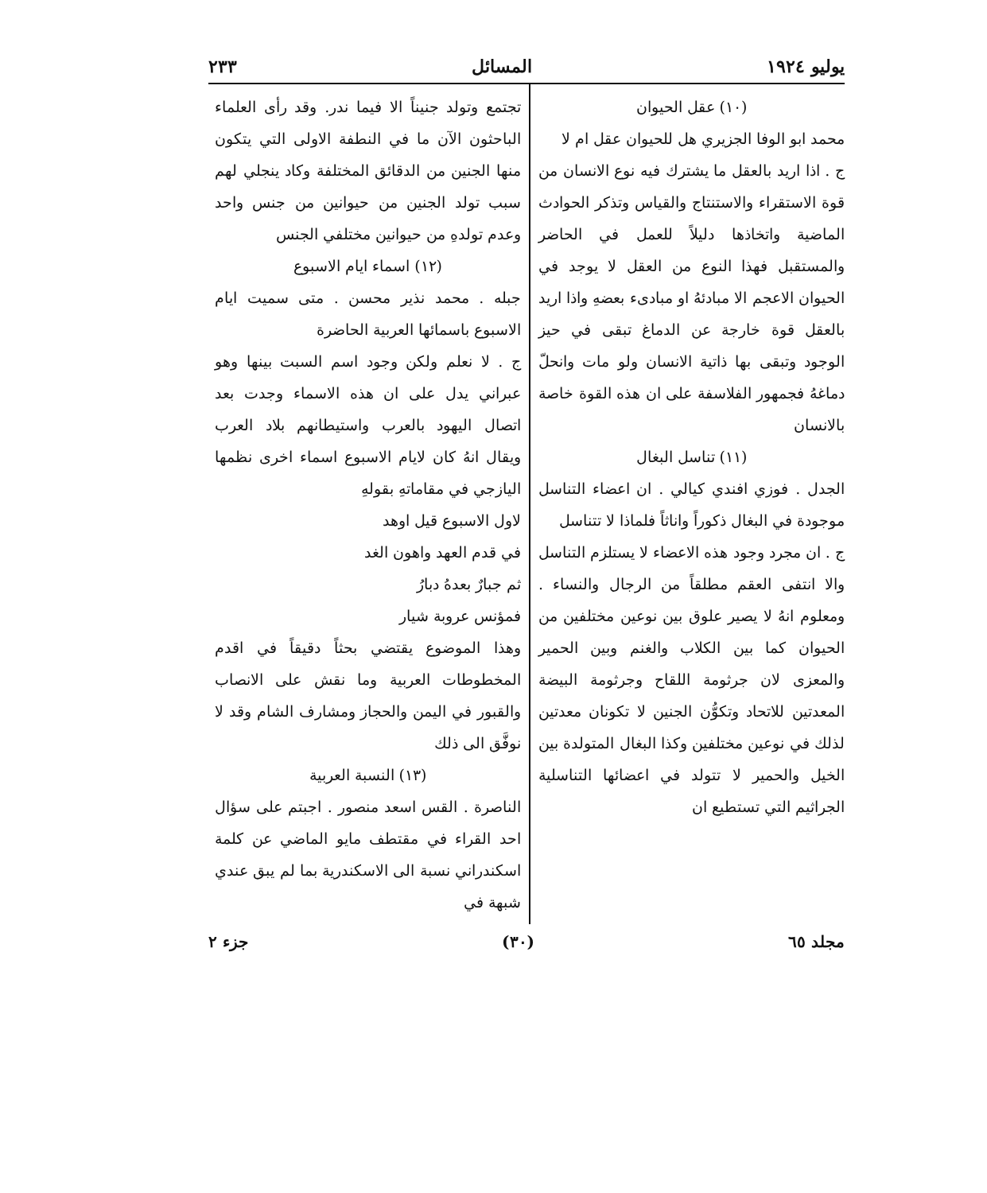يوليو ١٩٢٤ المسائل ٢٣٣
(١٠) عقل الحيوان
محمد ابو الوفا الجزيري هل للحيوان عقل ام لا
ج . اذا اريد بالعقل ما يشترك فيه نوع الانسان من قوة الاستقراء والاستنتاج والقياس وتذكر الحوادث الماضية واتخاذها دليلاً للعمل في الحاضر والمستقبل فهذا النوع من العقل لا يوجد في الحيوان الاعجم الا مبادئهُ او مبادىء بعضهِ واذا اريد بالعقل قوة خارجة عن الدماغ تبقى في حيز الوجود وتبقى بها ذاتية الانسان ولو مات وانحلّ دماغهُ فجمهور الفلاسفة على ان هذه القوة خاصة بالانسان
(١١) تناسل البغال
الجدل . فوزي افندي كيالي . ان اعضاء التناسل موجودة في البغال ذكوراً واناثاً فلماذا لا تتناسل
ج . ان مجرد وجود هذه الاعضاء لا يستلزم التناسل والا انتفى العقم مطلقاً من الرجال والنساء . ومعلوم انهُ لا يصير علوق بين نوعين مختلفين من الحيوان كما بين الكلاب والغنم وبين الحمير والمعزى لان جرثومة اللقاح وجرثومة البيضة المعدتين للاتحاد وتكوُّن الجنين لا تكونان معدتين لذلك في نوعين مختلفين وكذا البغال المتولدة بين الخيل والحمير لا تتولد في اعضائها التناسلية الجراثيم التي تستطيع ان
تجتمع وتولد جنيناً الا فيما ندر. وقد رأى العلماء الباحثون الآن ما في النطفة الاولى التي يتكون منها الجنين من الدقائق المختلفة وكاد ينجلي لهم سبب تولد الجنين من حيوانين من جنس واحد وعدم تولدهِ من حيوانين مختلفي الجنس
(١٢) اسماء ايام الاسبوع
جبله . محمد نذير محسن . متى سميت ايام الاسبوع باسمائها العربية الحاضرة
ج . لا نعلم ولكن وجود اسم السبت بينها وهو عبراني يدل على ان هذه الاسماء وجدت بعد اتصال اليهود بالعرب واستيطانهم بلاد العرب ويقال انهُ كان لايام الاسبوع اسماء اخرى نظمها اليازجي في مقاماتهِ بقولهِ
لاول الاسبوع قيل اوهد
في قدم العهد واهون الغد
ثم جبارٌ بعدهُ دبارُ
فمؤنس عروبة شيار
وهذا الموضوع يقتضي بحثاً دقيقاً في اقدم المخطوطات العربية وما نقش على الانصاب والقبور في اليمن والحجاز ومشارف الشام وقد لا نوفَّق الى ذلك
(١٣) النسبة العربية
الناصرة . القس اسعد منصور . اجبتم على سؤال احد القراء في مقتطف مايو الماضي عن كلمة اسكندراني نسبة الى الاسكندرية بما لم يبق عندي شبهة في
مجلد ٦٥ (٣٠) جزء ٢